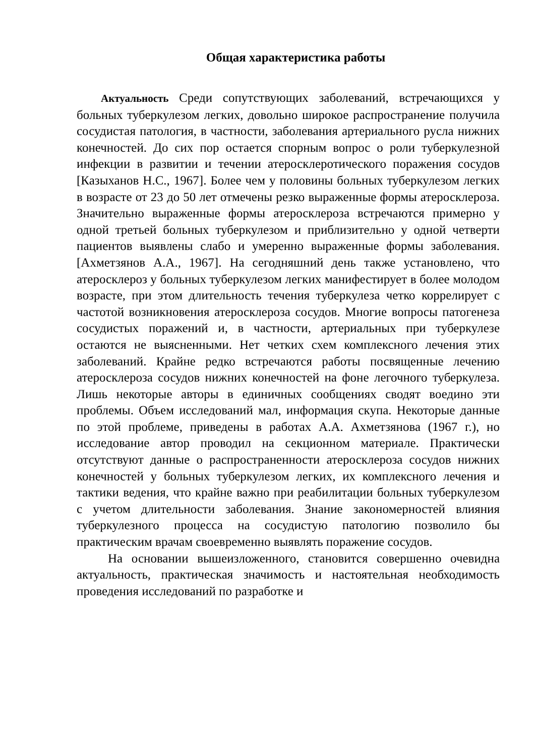Общая характеристика работы
Актуальность Среди сопутствующих заболеваний, встречающихся у больных туберкулезом легких, довольно широкое распространение получила сосудистая патология, в частности, заболевания артериального русла нижних конечностей. До сих пор остается спорным вопрос о роли туберкулезной инфекции в развитии и течении атеросклеротического поражения сосудов [Казыханов Н.С., 1967]. Более чем у половины больных туберкулезом легких в возрасте от 23 до 50 лет отмечены резко выраженные формы атеросклероза. Значительно выраженные формы атеросклероза встречаются примерно у одной третьей больных туберкулезом и приблизительно у одной четверти пациентов выявлены слабо и умеренно выраженные формы заболевания. [Ахметзянов А.А., 1967]. На сегодняшний день также установлено, что атеросклероз у больных туберкулезом легких манифестирует в более молодом возрасте, при этом длительность течения туберкулеза четко коррелирует с частотой возникновения атеросклероза сосудов. Многие вопросы патогенеза сосудистых поражений и, в частности, артериальных при туберкулезе остаются не выясненными. Нет четких схем комплексного лечения этих заболеваний. Крайне редко встречаются работы посвященные лечению атеросклероза сосудов нижних конечностей на фоне легочного туберкулеза. Лишь некоторые авторы в единичных сообщениях сводят воедино эти проблемы. Объем исследований мал, информация скупа. Некоторые данные по этой проблеме, приведены в работах А.А. Ахметзянова (1967 г.), но исследование автор проводил на секционном материале. Практически отсутствуют данные о распространенности атеросклероза сосудов нижних конечностей у больных туберкулезом легких, их комплексного лечения и тактики ведения, что крайне важно при реабилитации больных туберкулезом с учетом длительности заболевания. Знание закономерностей влияния туберкулезного процесса на сосудистую патологию позволило бы практическим врачам своевременно выявлять поражение сосудов.
На основании вышеизложенного, становится совершенно очевидна актуальность, практическая значимость и настоятельная необходимость проведения исследований по разработке и